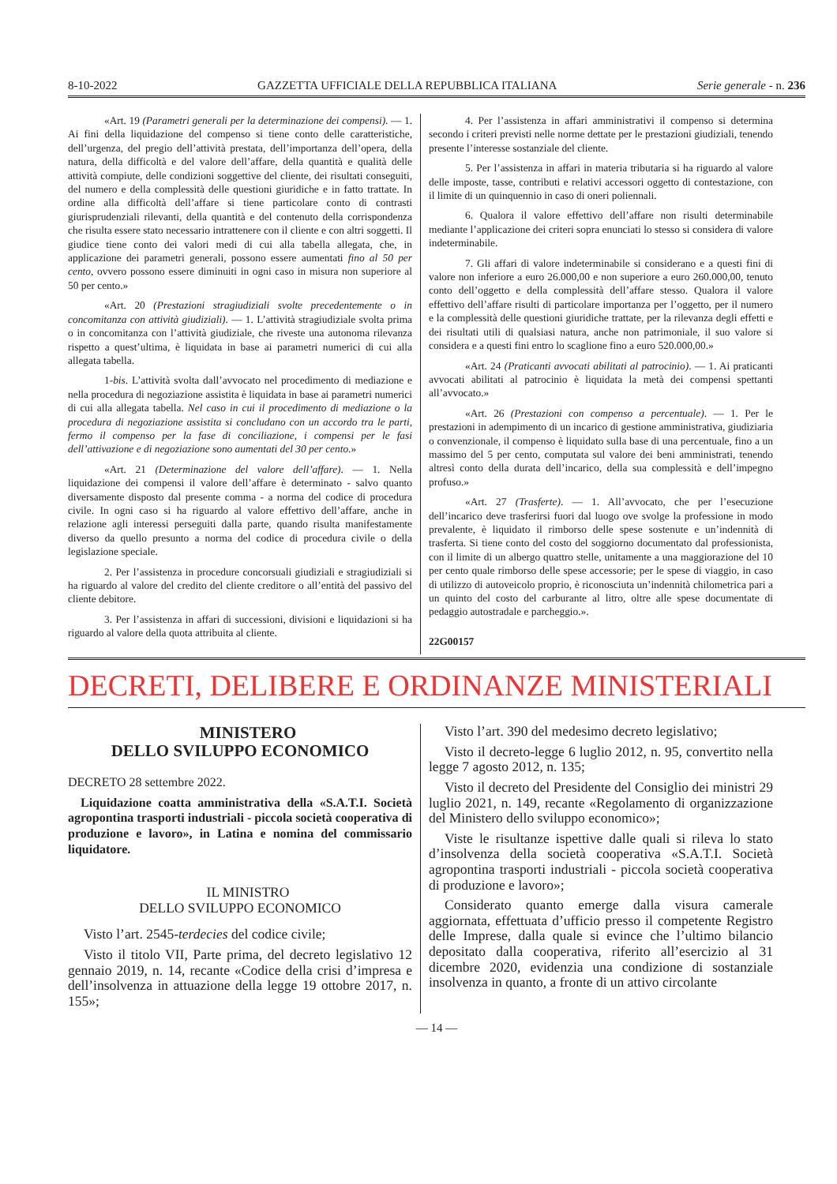8-10-2022 GAZZETTA UFFICIALE DELLA REPUBBLICA ITALIANA Serie generale - n. 236
«Art. 19 (Parametri generali per la determinazione dei compensi). — 1. Ai fini della liquidazione del compenso si tiene conto delle caratteristiche, dell’urgenza, del pregio dell’attività prestata, dell’importanza dell’opera, della natura, della difficoltà e del valore dell’affare, della quantità e qualità delle attività compiute, delle condizioni soggettive del cliente, dei risultati conseguiti, del numero e della complessità delle questioni giuridiche e in fatto trattate. In ordine alla difficoltà dell’affare si tiene particolare conto di contrasti giurisprudenziali rilevanti, della quantità e del contenuto della corrispondenza che risulta essere stato necessario intrattenere con il cliente e con altri soggetti. Il giudice tiene conto dei valori medi di cui alla tabella allegata, che, in applicazione dei parametri generali, possono essere aumentati fino al 50 per cento, ovvero possono essere diminuiti in ogni caso in misura non superiore al 50 per cento.»
«Art. 20 (Prestazioni stragiudiziali svolte precedentemente o in concomitanza con attività giudiziali). — 1. L’attività stragiudiziale svolta prima o in concomitanza con l’attività giudiziale, che riveste una autonoma rilevanza rispetto a quest’ultima, è liquidata in base ai parametri numerici di cui alla allegata tabella.
1-bis. L’attività svolta dall’avvocato nel procedimento di mediazione e nella procedura di negoziazione assistita è liquidata in base ai parametri numerici di cui alla allegata tabella. Nel caso in cui il procedimento di mediazione o la procedura di negoziazione assistita si concludano con un accordo tra le parti, fermo il compenso per la fase di conciliazione, i compensi per le fasi dell’attivazione e di negoziazione sono aumentati del 30 per cento.»
«Art. 21 (Determinazione del valore dell’affare). — 1. Nella liquidazione dei compensi il valore dell’affare è determinato - salvo quanto diversamente disposto dal presente comma - a norma del codice di procedura civile. In ogni caso si ha riguardo al valore effettivo dell’affare, anche in relazione agli interessi perseguiti dalla parte, quando risulta manifestamente diverso da quello presunto a norma del codice di procedura civile o della legislazione speciale.
2. Per l’assistenza in procedure concorsuali giudiziali e stragiudiziali si ha riguardo al valore del credito del cliente creditore o all’entità del passivo del cliente debitore.
3. Per l’assistenza in affari di successioni, divisioni e liquidazioni si ha riguardo al valore della quota attribuita al cliente.
4. Per l’assistenza in affari amministrativi il compenso si determina secondo i criteri previsti nelle norme dettate per le prestazioni giudiziali, tenendo presente l’interesse sostanziale del cliente.
5. Per l’assistenza in affari in materia tributaria si ha riguardo al valore delle imposte, tasse, contributi e relativi accessori oggetto di contestazione, con il limite di un quinquennio in caso di oneri poliennali.
6. Qualora il valore effettivo dell’affare non risulti determinabile mediante l’applicazione dei criteri sopra enunciati lo stesso si considera di valore indeterminabile.
7. Gli affari di valore indeterminabile si considerano e a questi fini di valore non inferiore a euro 26.000,00 e non superiore a euro 260.000,00, tenuto conto dell’oggetto e della complessità dell’affare stesso. Qualora il valore effettivo dell’affare risulti di particolare importanza per l’oggetto, per il numero e la complessità delle questioni giuridiche trattate, per la rilevanza degli effetti e dei risultati utili di qualsiasi natura, anche non patrimoniale, il suo valore si considera e a questi fini entro lo scaglione fino a euro 520.000,00.»
«Art. 24 (Praticanti avvocati abilitati al patrocinio). — 1. Ai praticanti avvocati abilitati al patrocinio è liquidata la metà dei compensi spettanti all’avvocato.»
«Art. 26 (Prestazioni con compenso a percentuale). — 1. Per le prestazioni in adempimento di un incarico di gestione amministrativa, giudiziaria o convenzionale, il compenso è liquidato sulla base di una percentuale, fino a un massimo del 5 per cento, computata sul valore dei beni amministrati, tenendo altresì conto della durata dell’incarico, della sua complessità e dell’impegno profuso.»
«Art. 27 (Trasferte). — 1. All’avvocato, che per l’esecuzione dell’incarico deve trasferirsi fuori dal luogo ove svolge la professione in modo prevalente, è liquidato il rimborso delle spese sostenute e un’indennità di trasferta. Si tiene conto del costo del soggiorno documentato dal professionista, con il limite di un albergo quattro stelle, unitamente a una maggiorazione del 10 per cento quale rimborso delle spese accessorie; per le spese di viaggio, in caso di utilizzo di autoveicolo proprio, è riconosciuta un’indennità chilometrica pari a un quinto del costo del carburante al litro, oltre alle spese documentate di pedaggio autostradale e parcheggio.».
22G00157
DECRETI, DELIBERE E ORDINANZE MINISTERIALI
MINISTERO
DELLO SVILUPPO ECONOMICO
DECRETO 28 settembre 2022.
Liquidazione coatta amministrativa della «S.A.T.I. Società agropontina trasporti industriali - piccola società cooperativa di produzione e lavoro», in Latina e nomina del commissario liquidatore.
IL MINISTRO
DELLO SVILUPPO ECONOMICO
Visto l’art. 2545-terdecies del codice civile;
Visto il titolo VII, Parte prima, del decreto legislativo 12 gennaio 2019, n. 14, recante «Codice della crisi d’impresa e dell’insolvenza in attuazione della legge 19 ottobre 2017, n. 155»;
Visto l’art. 390 del medesimo decreto legislativo;
Visto il decreto-legge 6 luglio 2012, n. 95, convertito nella legge 7 agosto 2012, n. 135;
Visto il decreto del Presidente del Consiglio dei ministri 29 luglio 2021, n. 149, recante «Regolamento di organizzazione del Ministero dello sviluppo economico»;
Viste le risultanze ispettive dalle quali si rileva lo stato d’insolvenza della società cooperativa «S.A.T.I. Società agropontina trasporti industriali - piccola società cooperativa di produzione e lavoro»;
Considerato quanto emerge dalla visura camerale aggiornata, effettuata d’ufficio presso il competente Registro delle Imprese, dalla quale si evince che l’ultimo bilancio depositato dalla cooperativa, riferito all’esercizio al 31 dicembre 2020, evidenzia una condizione di sostanziale insolvenza in quanto, a fronte di un attivo circolante
— 14 —